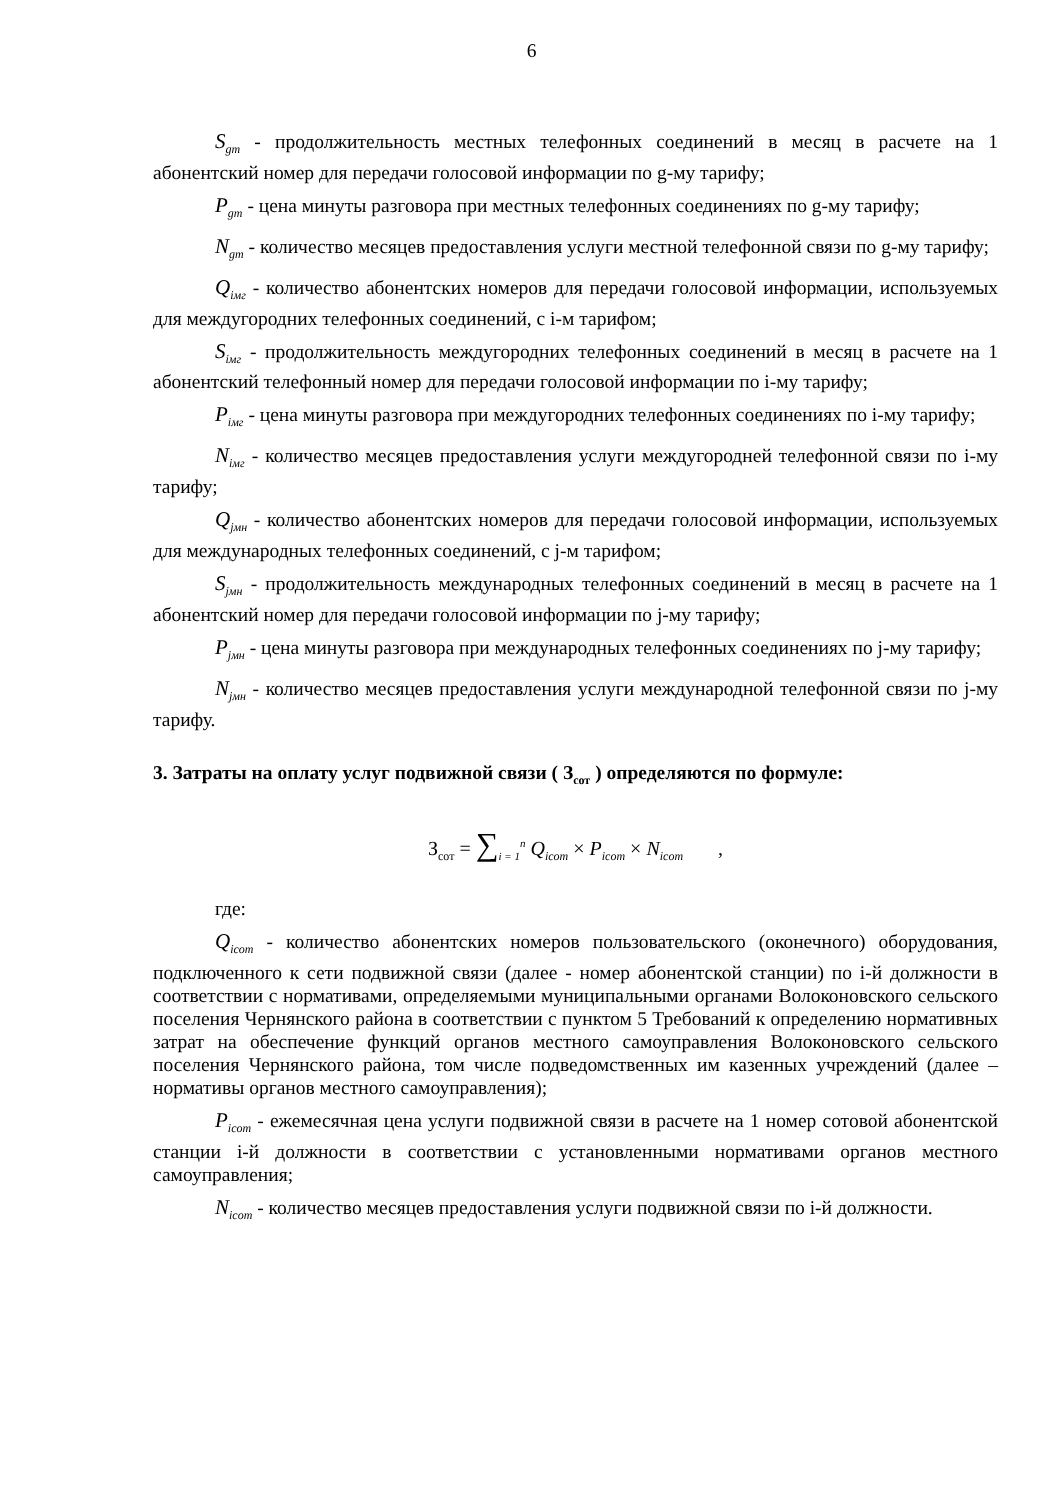6
S<sub>gm</sub> - продолжительность местных телефонных соединений в месяц в расчете на 1 абонентский номер для передачи голосовой информации по g-му тарифу;
P<sub>gm</sub> - цена минуты разговора при местных телефонных соединениях по g-му тарифу;
N<sub>gm</sub> - количество месяцев предоставления услуги местной телефонной связи по g-му тарифу;
Q<sub>iмг</sub> - количество абонентских номеров для передачи голосовой информации, используемых для междугородних телефонных соединений, с i-м тарифом;
S<sub>iмг</sub> - продолжительность междугородних телефонных соединений в месяц в расчете на 1 абонентский телефонный номер для передачи голосовой информации по i-му тарифу;
P<sub>iмг</sub> - цена минуты разговора при междугородних телефонных соединениях по i-му тарифу;
N<sub>iмг</sub> - количество месяцев предоставления услуги междугородней телефонной связи по i-му тарифу;
Q<sub>jмн</sub> - количество абонентских номеров для передачи голосовой информации, используемых для международных телефонных соединений, с j-м тарифом;
S<sub>jмн</sub> - продолжительность международных телефонных соединений в месяц в расчете на 1 абонентский номер для передачи голосовой информации по j-му тарифу;
P<sub>jмн</sub> - цена минуты разговора при международных телефонных соединениях по j-му тарифу;
N<sub>jмн</sub> - количество месяцев предоставления услуги международной телефонной связи по j-му тарифу.
3. Затраты на оплату услуг подвижной связи ( З<sub>сот</sub> ) определяются по формуле:
З<sub>сот</sub> = ∑<sub>i = 1</sub><sup>n</sup> Q<sub>icom</sub> × P<sub>icom</sub> × N<sub>icom</sub> ,
где:
Q<sub>icom</sub> - количество абонентских номеров пользовательского (оконечного) оборудования, подключенного к сети подвижной связи (далее - номер абонентской станции) по i-й должности в соответствии с нормативами, определяемыми муниципальными органами Волоконовского сельского поселения Чернянского района в соответствии с пунктом 5 Требований к определению нормативных затрат на обеспечение функций органов местного самоуправления Волоконовского сельского поселения Чернянского района, том числе подведомственных им казенных учреждений (далее – нормативы органов местного самоуправления);
P<sub>icom</sub> - ежемесячная цена услуги подвижной связи в расчете на 1 номер сотовой абонентской станции i-й должности в соответствии с установленными нормативами органов местного самоуправления;
N<sub>icom</sub> - количество месяцев предоставления услуги подвижной связи по i-й должности.